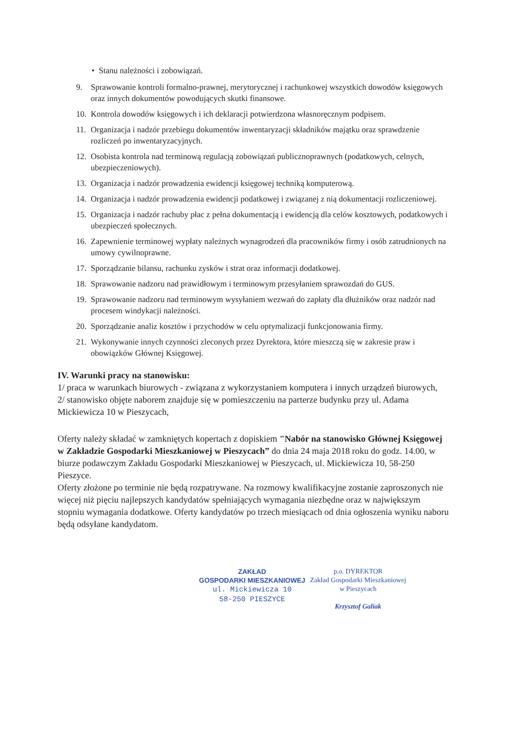• Stanu należności i zobowiązań.
9. Sprawowanie kontroli formalno-prawnej, merytorycznej i rachunkowej wszystkich dowodów księgowych oraz innych dokumentów powodujących skutki finansowe.
10. Kontrola dowodów księgowych i ich deklaracji potwierdzona własnoręcznym podpisem.
11. Organizacja i nadzór przebiegu dokumentów inwentaryzacji składników majątku oraz sprawdzenie rozliczeń po inwentaryzacyjnych.
12. Osobista kontrola nad terminową regulacją zobowiązań publicznoprawnych (podatkowych, celnych, ubezpieczeniowych).
13. Organizacja i nadzór prowadzenia ewidencji księgowej techniką komputerową.
14. Organizacja i nadzór prowadzenia ewidencji podatkowej i związanej z nią dokumentacji rozliczeniowej.
15. Organizacja i nadzór rachuby płac z pełna dokumentacją i ewidencją dla celów kosztowych, podatkowych i ubezpieczeń społecznych.
16. Zapewnienie terminowej wypłaty należnych wynagrodzeń dla pracowników firmy i osób zatrudnionych na umowy cywilnoprawne.
17. Sporządzanie bilansu, rachunku zysków i strat oraz informacji dodatkowej.
18. Sprawowanie nadzoru nad prawidłowym i terminowym przesyłaniem sprawozdań do GUS.
19. Sprawowanie nadzoru nad terminowym wysyłaniem wezwań do zapłaty dla dłużników oraz nadzór nad procesem windykacji należności.
20. Sporządzanie analiz kosztów i przychodów w celu optymalizacji funkcjonowania firmy.
21. Wykonywanie innych czynności zleconych przez Dyrektora, które mieszczą się w zakresie praw i obowiązków Głównej Księgowej.
IV. Warunki pracy na stanowisku:
1/ praca w warunkach biurowych - związana z wykorzystaniem komputera i innych urządzeń biurowych,
2/ stanowisko objęte naborem znajduje się w pomieszczeniu na parterze budynku przy ul. Adama Mickiewicza 10 w Pieszycach,
Oferty należy składać w zamkniętych kopertach z dopiskiem "Nabór na stanowisko Głównej Księgowej w Zakładzie Gospodarki Mieszkaniowej w Pieszycach” do dnia 24 maja 2018 roku do godz. 14.00, w biurze podawczym Zakładu Gospodarki Mieszkaniowej w Pieszycach, ul. Mickiewicza 10, 58-250 Pieszyce.
Oferty złożone po terminie nie będą rozpatrywane. Na rozmowy kwalifikacyjne zostanie zaproszonych nie więcej niż pięciu najlepszych kandydatów spełniających wymagania niezbędne oraz w największym stopniu wymagania dodatkowe. Oferty kandydatów po trzech miesiącach od dnia ogłoszenia wyniku naboru będą odsyłane kandydatom.
ZAKŁAD
GOSPODARKI MIESZKANIOWEJ
ul. Mickiewicza 10
58-250 PIESZYCE
p.o. DYREKTOR
Zakład Gospodarki Mieszkaniowej
w Pieszycach
Krzysztof Galiak